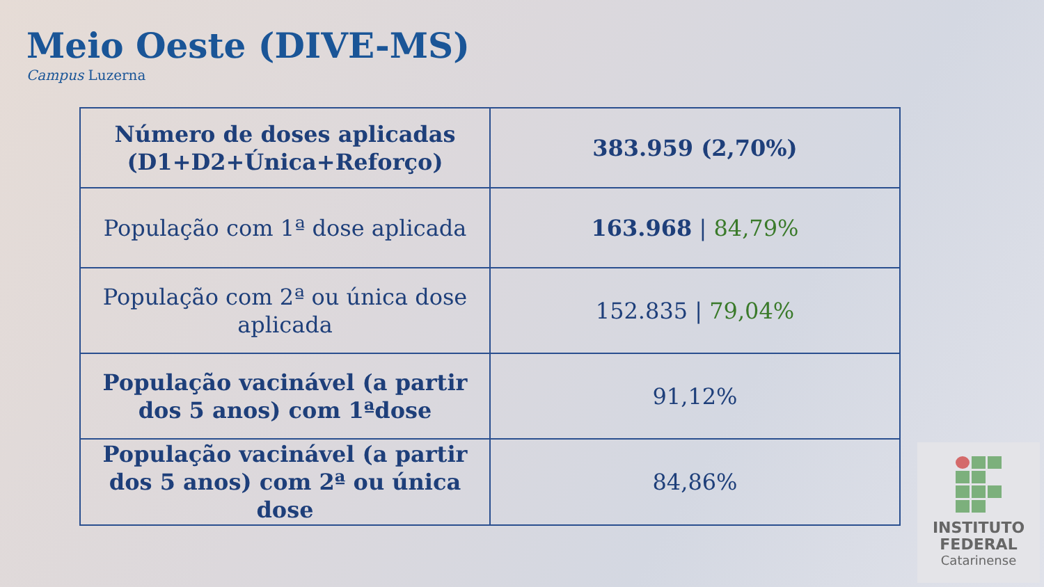Meio Oeste (DIVE-MS)
Campus Luzerna
| Número de doses aplicadas (D1+D2+Única+Reforço) | 383.959 (2,70%) |
| População com 1ª dose aplicada | 163.968 / 84,79% |
| População com 2ª ou única dose aplicada | 152.835 / 79,04% |
| População vacinável (a partir dos 5 anos) com 1ªdose | 91,12% |
| População vacinável (a partir dos 5 anos) com 2ª ou única dose | 84,86% |
INSTITUTO
FEDERAL
Catarinense